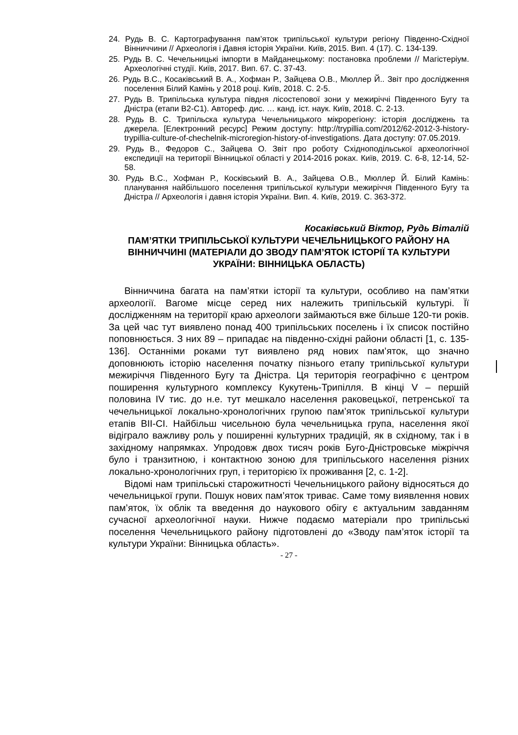24. Рудь В. С. Картографування пам’яток трипільської культури регіону Південно-Східної Вінниччини // Археологія і Давня історія України. Київ, 2015. Вип. 4 (17). С. 134-139.
25. Рудь В. С. Чечельницькі імпорти в Майданецькому: постановка проблеми // Магістеріум. Археологічні студії. Київ, 2017. Вип. 67. С. 37-43.
26. Рудь В.С., Косаківський В. А., Хофман Р., Зайцева О.В., Мюллер Й.. Звіт про дослідження поселення Білий Камінь у 2018 році. Київ, 2018. С. 2-5.
27. Рудь В. Трипільська культура півдня лісостепової зони у межиріччі Південного Бугу та Дністра (етапи В2-С1). Автореф. дис. … канд. іст. наук. Київ, 2018. С. 2-13.
28. Рудь В. С. Трипільска культура Чечельницького мікрорегіону: історія досліджень та джерела. [Електронний ресурс] Режим доступу: http://trypillia.com/2012/62-2012-3-history-trypillia-culture-of-chechelnik-microregion-history-of-investigations. Дата доступу: 07.05.2019.
29. Рудь В., Федоров С., Зайцева О. Звіт про роботу Східноподільської археологічної експедиції на території Вінницької області у 2014-2016 роках. Київ, 2019. С. 6-8, 12-14, 52-58.
30. Рудь В.С., Хофман Р., Косківський В. А., Зайцева О.В., Мюллер Й. Білий Камінь: планування найбільшого поселення трипільської культури межиріччя Південного Бугу та Дністра // Археологія і давня історія України. Вип. 4. Київ, 2019. С. 363-372.
Косаківський Віктор, Рудь Віталій
ПАМ’ЯТКИ ТРИПІЛЬСЬКОЇ КУЛЬТУРИ ЧЕЧЕЛЬНИЦЬКОГО РАЙОНУ НА ВІННИЧЧИНІ (МАТЕРІАЛИ ДО ЗВОДУ ПАМ’ЯТОК ІСТОРІЇ ТА КУЛЬТУРИ УКРАЇНИ: ВІННИЦЬКА ОБЛАСТЬ)
Вінниччина багата на пам’ятки історії та культури, особливо на пам’ятки археології. Вагоме місце серед них належить трипільській культурі. Її дослідженням на території краю археологи займаються вже більше 120-ти років. За цей час тут виявлено понад 400 трипільських поселень і їх список постійно поповнюється. З них 89 – припадає на південно-східні райони області [1, с. 135-136]. Останніми роками тут виявлено ряд нових пам’яток, що значно доповнюють історію населення початку пізнього етапу трипільської культури межиріччя Південного Бугу та Дністра. Ця територія географічно є центром поширення культурного комплексу Кукутень-Трипілля. В кінці V – першій половина IV тис. до н.е. тут мешкало населення раковецької, петренської та чечельницької локально-хронологічних групою пам’яток трипільської культури етапів ВІІ-СІ. Найбільш чисельною була чечельницька група, населення якої відіграло важливу роль у поширенні культурних традицій, як в східному, так і в західному напрямках. Упродовж двох тисяч років Буго-Дністровське міжріччя було і транзитною, і контактною зоною для трипільського населення різних локально-хронологічних груп, і територією їх проживання [2, с. 1-2].
Відомі нам трипільські старожитності Чечельницького району відносяться до чечельницької групи. Пошук нових пам’яток триває. Саме тому виявлення нових пам’яток, їх облік та введення до наукового обігу є актуальним завданням сучасної археологічної науки. Нижче подаємо матеріали про трипільські поселення Чечельницького району підготовлені до «Зводу пам’яток історії та культури України: Вінницька область».
- 27 -